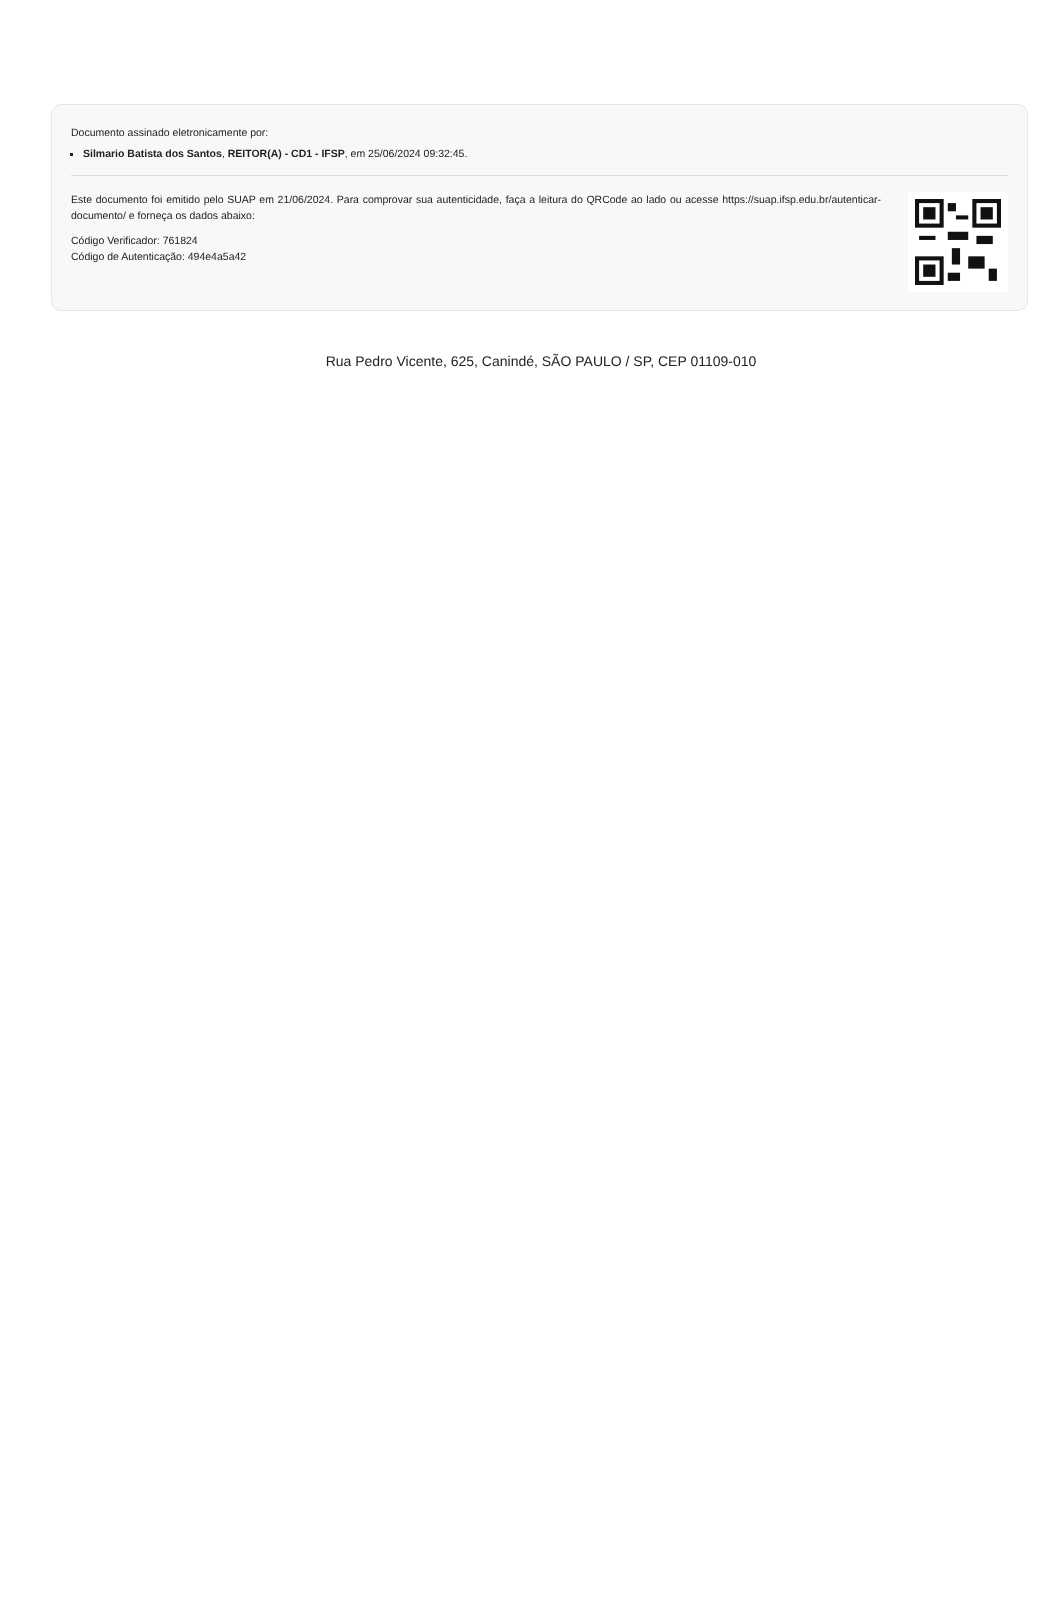Documento assinado eletronicamente por:
Silmario Batista dos Santos, REITOR(A) - CD1 - IFSP, em 25/06/2024 09:32:45.
Este documento foi emitido pelo SUAP em 21/06/2024. Para comprovar sua autenticidade, faça a leitura do QRCode ao lado ou acesse https://suap.ifsp.edu.br/autenticar-documento/ e forneça os dados abaixo:
Código Verificador: 761824
Código de Autenticação: 494e4a5a42
Rua Pedro Vicente, 625, Canindé, SÃO PAULO / SP, CEP 01109-010